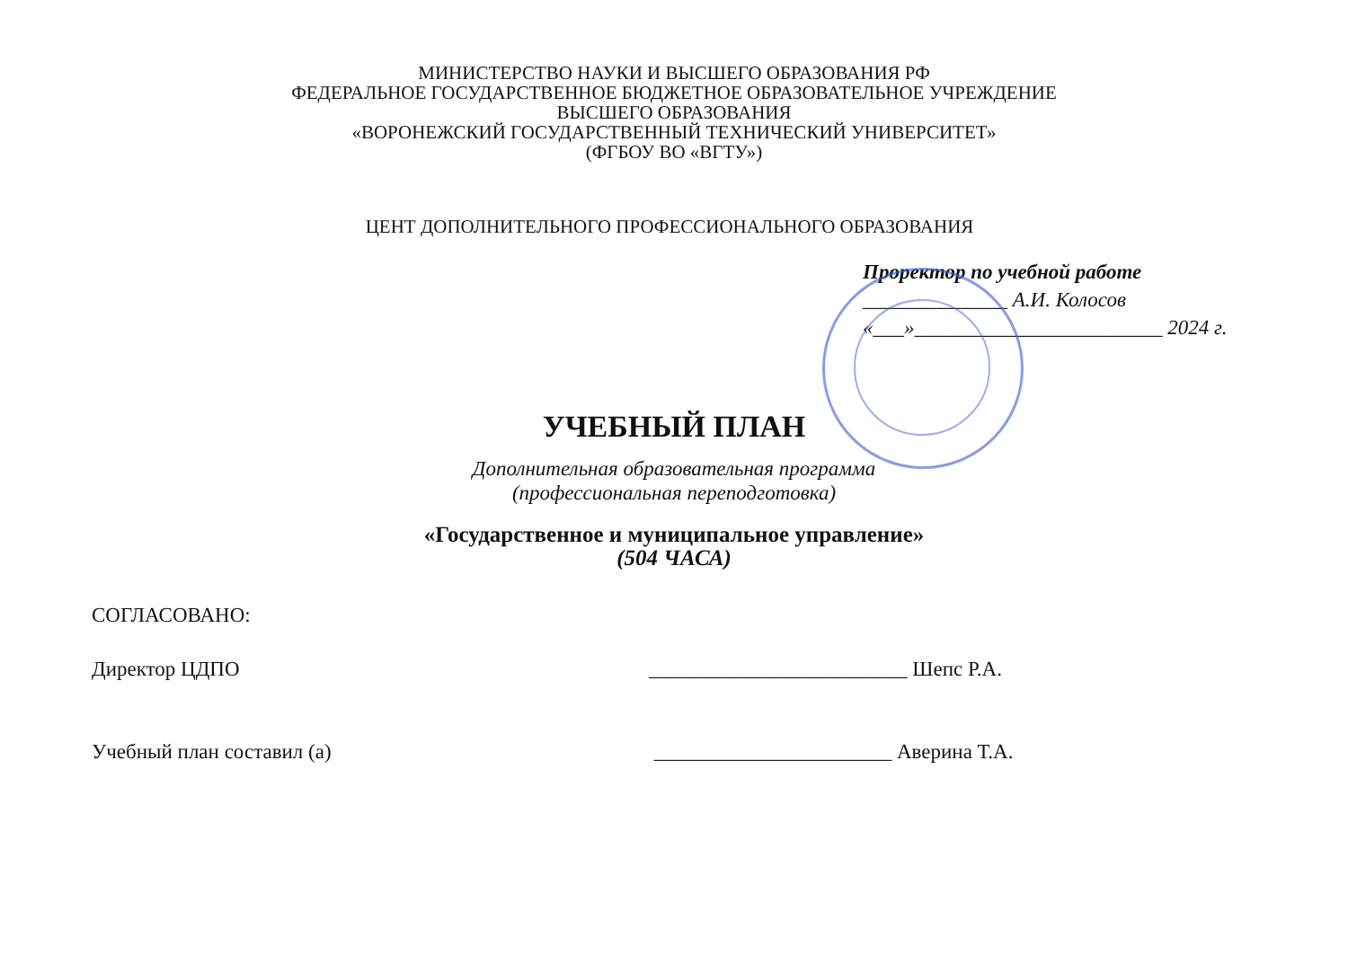МИНИСТЕРСТВО НАУКИ И ВЫСШЕГО ОБРАЗОВАНИЯ РФ
ФЕДЕРАЛЬНОЕ ГОСУДАРСТВЕННОЕ БЮДЖЕТНОЕ ОБРАЗОВАТЕЛЬНОЕ УЧРЕЖДЕНИЕ
ВЫСШЕГО ОБРАЗОВАНИЯ
«ВОРОНЕЖСКИЙ ГОСУДАРСТВЕННЫЙ ТЕХНИЧЕСКИЙ УНИВЕРСИТЕТ»
(ФГБОУ ВО «ВГТУ»)
ЦЕНТ ДОПОЛНИТЕЛЬНОГО ПРОФЕССИОНАЛЬНОГО ОБРАЗОВАНИЯ
Проректор по учебной работе
______________ А.И. Колосов
«___»________________________ 2024 г.
УЧЕБНЫЙ ПЛАН
Дополнительная образовательная программа
(профессиональная переподготовка)
«Государственное и муниципальное управление»
(504 ЧАСА)
СОГЛАСОВАНО:
Директор ЦДПО _________________________ Шепс Р.А.
Учебный план составил (а) _______________________ Аверина Т.А.